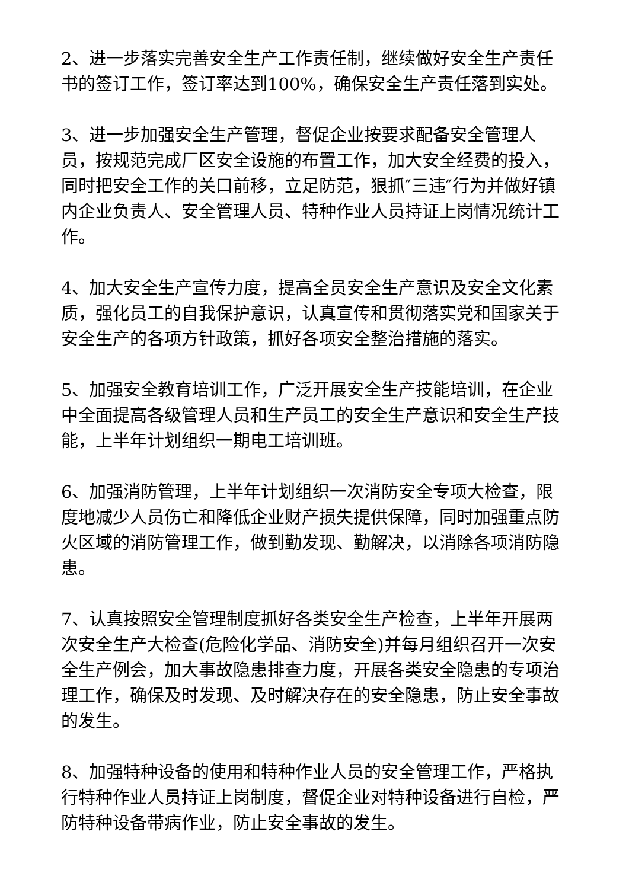2、进一步落实完善安全生产工作责任制，继续做好安全生产责任书的签订工作，签订率达到100%，确保安全生产责任落到实处。
3、进一步加强安全生产管理，督促企业按要求配备安全管理人员，按规范完成厂区安全设施的布置工作，加大安全经费的投入，同时把安全工作的关口前移，立足防范，狠抓″三违″行为并做好镇内企业负责人、安全管理人员、特种作业人员持证上岗情况统计工作。
4、加大安全生产宣传力度，提高全员安全生产意识及安全文化素质，强化员工的自我保护意识，认真宣传和贯彻落实党和国家关于安全生产的各项方针政策，抓好各项安全整治措施的落实。
5、加强安全教育培训工作，广泛开展安全生产技能培训，在企业中全面提高各级管理人员和生产员工的安全生产意识和安全生产技能，上半年计划组织一期电工培训班。
6、加强消防管理，上半年计划组织一次消防安全专项大检查，限度地减少人员伤亡和降低企业财产损失提供保障，同时加强重点防火区域的消防管理工作，做到勤发现、勤解决，以消除各项消防隐患。
7、认真按照安全管理制度抓好各类安全生产检查，上半年开展两次安全生产大检查(危险化学品、消防安全)并每月组织召开一次安全生产例会，加大事故隐患排查力度，开展各类安全隐患的专项治理工作，确保及时发现、及时解决存在的安全隐患，防止安全事故的发生。
8、加强特种设备的使用和特种作业人员的安全管理工作，严格执行特种作业人员持证上岗制度，督促企业对特种设备进行自检，严防特种设备带病作业，防止安全事故的发生。